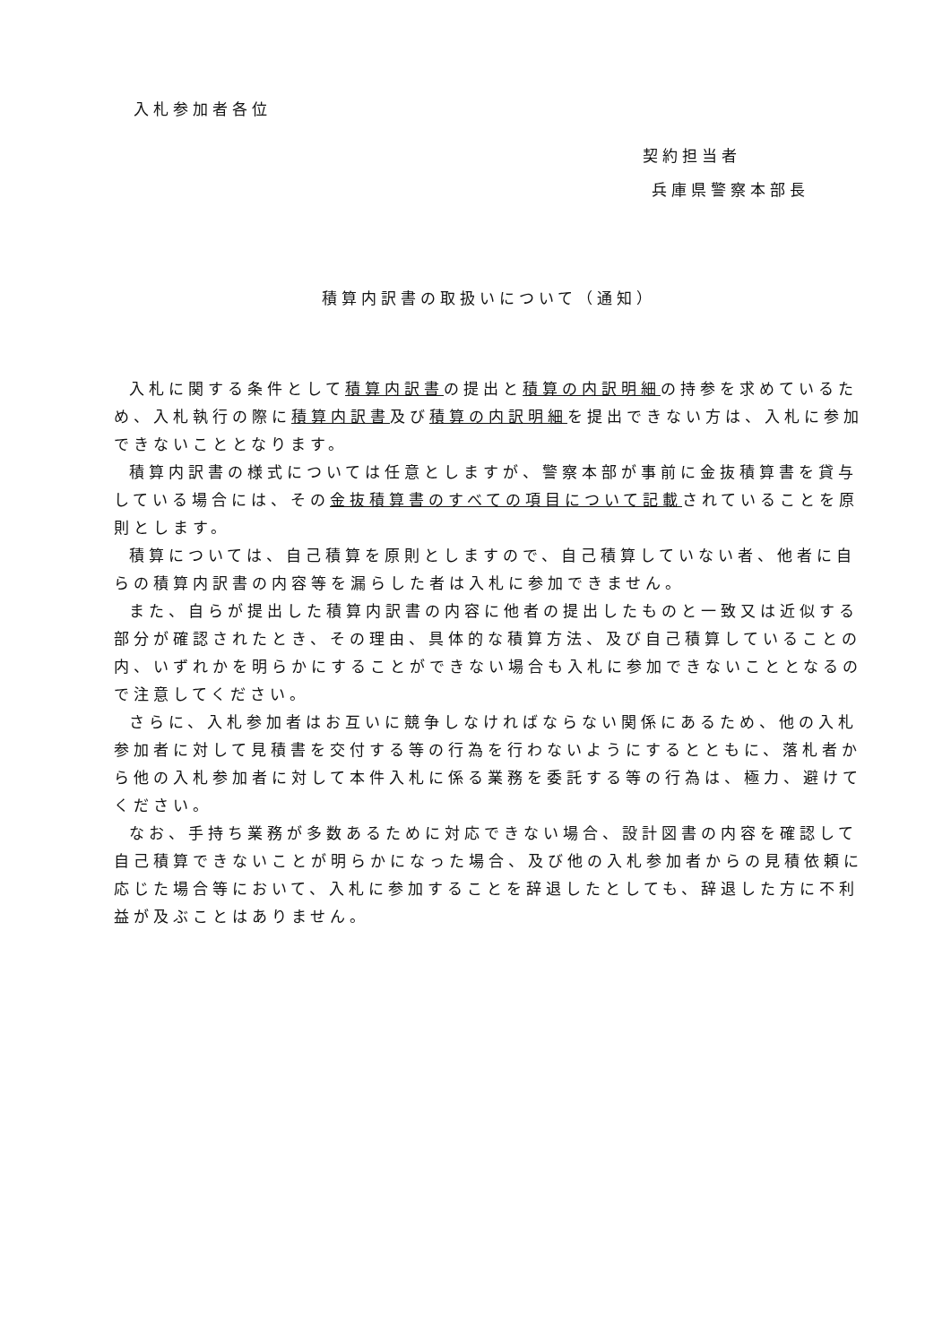入札参加者各位
契約担当者
兵庫県警察本部長
積算内訳書の取扱いについて（通知）
入札に関する条件として積算内訳書の提出と積算の内訳明細の持参を求めているため、入札執行の際に積算内訳書及び積算の内訳明細を提出できない方は、入札に参加できないこととなります。
積算内訳書の様式については任意としますが、警察本部が事前に金抜積算書を貸与している場合には、その金抜積算書のすべての項目について記載されていることを原則とします。
積算については、自己積算を原則としますので、自己積算していない者、他者に自らの積算内訳書の内容等を漏らした者は入札に参加できません。
また、自らが提出した積算内訳書の内容に他者の提出したものと一致又は近似する部分が確認されたとき、その理由、具体的な積算方法、及び自己積算していることの内、いずれかを明らかにすることができない場合も入札に参加できないこととなるので注意してください。
さらに、入札参加者はお互いに競争しなければならない関係にあるため、他の入札参加者に対して見積書を交付する等の行為を行わないようにするとともに、落札者から他の入札参加者に対して本件入札に係る業務を委託する等の行為は、極力、避けてください。
なお、手持ち業務が多数あるために対応できない場合、設計図書の内容を確認して自己積算できないことが明らかになった場合、及び他の入札参加者からの見積依頼に応じた場合等において、入札に参加することを辞退したとしても、辞退した方に不利益が及ぶことはありません。